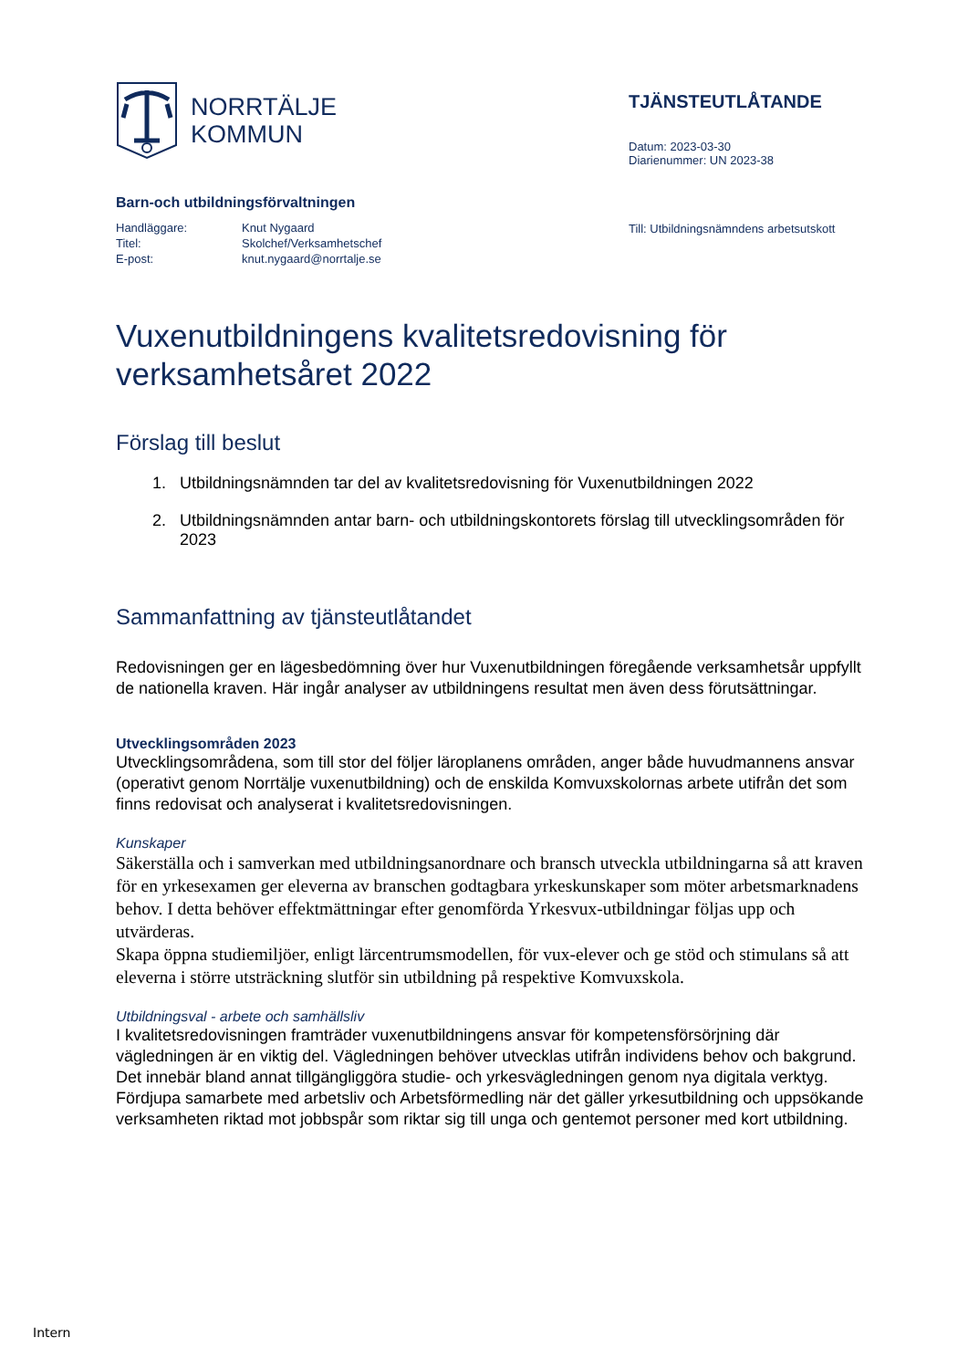NORRTÄLJE
KOMMUN
TJÄNSTEUTLÅTANDE
Datum: 2023-03-30
Diarienummer: UN 2023-38
Barn-och utbildningsförvaltningen
| Handläggare: | Knut Nygaard |
| Titel: | Skolchef/Verksamhetschef |
| E-post: | knut.nygaard@norrtalje.se |
Till: Utbildningsnämndens arbetsutskott
Vuxenutbildningens kvalitetsredovisning för verksamhetsåret 2022
Förslag till beslut
1. Utbildningsnämnden tar del av kvalitetsredovisning för Vuxenutbildningen 2022
2. Utbildningsnämnden antar barn- och utbildningskontorets förslag till utvecklingsområden för 2023
Sammanfattning av tjänsteutlåtandet
Redovisningen ger en lägesbedömning över hur Vuxenutbildningen föregående verksamhetsår uppfyllt de nationella kraven. Här ingår analyser av utbildningens resultat men även dess förutsättningar.
Utvecklingsområden 2023
Utvecklingsområdena, som till stor del följer läroplanens områden, anger både huvudmannens ansvar (operativt genom Norrtälje vuxenutbildning) och de enskilda Komvuxskolornas arbete utifrån det som finns redovisat och analyserat i kvalitetsredovisningen.
Kunskaper
Säkerställa och i samverkan med utbildningsanordnare och bransch utveckla utbildningarna så att kraven för en yrkesexamen ger eleverna av branschen godtagbara yrkeskunskaper som möter arbetsmarknadens behov. I detta behöver effektmättningar efter genomförda Yrkesvux-utbildningar följas upp och utvärderas.
Skapa öppna studiemiljöer, enligt lärcentrumsmodellen, för vux-elever och ge stöd och stimulans så att eleverna i större utsträckning slutför sin utbildning på respektive Komvuxskola.
Utbildningsval - arbete och samhällsliv
I kvalitetsredovisningen framträder vuxenutbildningens ansvar för kompetensförsörjning där vägledningen är en viktig del. Vägledningen behöver utvecklas utifrån individens behov och bakgrund. Det innebär bland annat tillgängliggöra studie- och yrkesvägledningen genom nya digitala verktyg. Fördjupa samarbete med arbetsliv och Arbetsförmedling när det gäller yrkesutbildning och uppsökande verksamheten riktad mot jobbspår som riktar sig till unga och gentemot personer med kort utbildning.
Intern